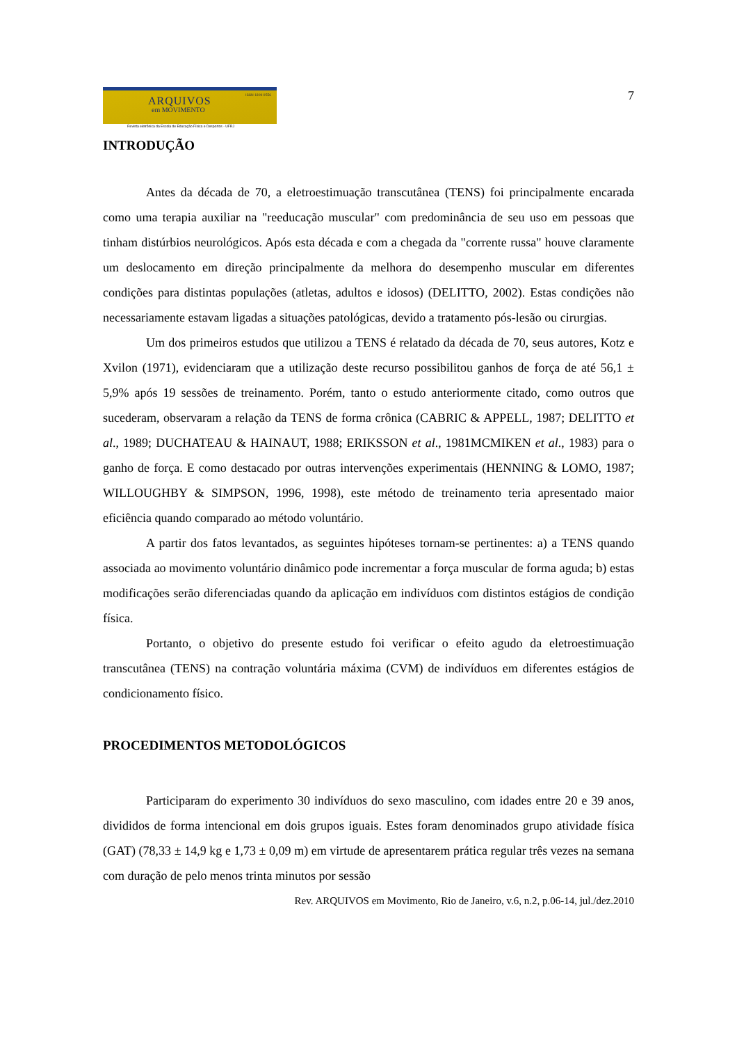ARQUIVOS
em MOVIMENTO
ISSN 1809-9556
Revista eletrônica da Escola de Educação Física e Desportos - UFRJ
7
INTRODUÇÃO
Antes da década de 70, a eletroestimuação transcutânea (TENS) foi principalmente encarada como uma terapia auxiliar na "reeducação muscular" com predominância de seu uso em pessoas que tinham distúrbios neurológicos. Após esta década e com a chegada da "corrente russa" houve claramente um deslocamento em direção principalmente da melhora do desempenho muscular em diferentes condições para distintas populações (atletas, adultos e idosos) (DELITTO, 2002). Estas condições não necessariamente estavam ligadas a situações patológicas, devido a tratamento pós-lesão ou cirurgias.
Um dos primeiros estudos que utilizou a TENS é relatado da década de 70, seus autores, Kotz e Xvilon (1971), evidenciaram que a utilização deste recurso possibilitou ganhos de força de até 56,1 ± 5,9% após 19 sessões de treinamento. Porém, tanto o estudo anteriormente citado, como outros que sucederam, observaram a relação da TENS de forma crônica (CABRIC & APPELL, 1987; DELITTO et al., 1989; DUCHATEAU & HAINAUT, 1988; ERIKSSON et al., 1981MCMIKEN et al., 1983) para o ganho de força. E como destacado por outras intervenções experimentais (HENNING & LOMO, 1987; WILLOUGHBY & SIMPSON, 1996, 1998), este método de treinamento teria apresentado maior eficiência quando comparado ao método voluntário.
A partir dos fatos levantados, as seguintes hipóteses tornam-se pertinentes: a) a TENS quando associada ao movimento voluntário dinâmico pode incrementar a força muscular de forma aguda; b) estas modificações serão diferenciadas quando da aplicação em indivíduos com distintos estágios de condição física.
Portanto, o objetivo do presente estudo foi verificar o efeito agudo da eletroestimuação transcutânea (TENS) na contração voluntária máxima (CVM) de indivíduos em diferentes estágios de condicionamento físico.
PROCEDIMENTOS METODOLÓGICOS
Participaram do experimento 30 indivíduos do sexo masculino, com idades entre 20 e 39 anos, divididos de forma intencional em dois grupos iguais. Estes foram denominados grupo atividade física (GAT) (78,33 ± 14,9 kg e 1,73 ± 0,09 m) em virtude de apresentarem prática regular três vezes na semana com duração de pelo menos trinta minutos por sessão
Rev. ARQUIVOS em Movimento, Rio de Janeiro, v.6, n.2, p.06-14, jul./dez.2010